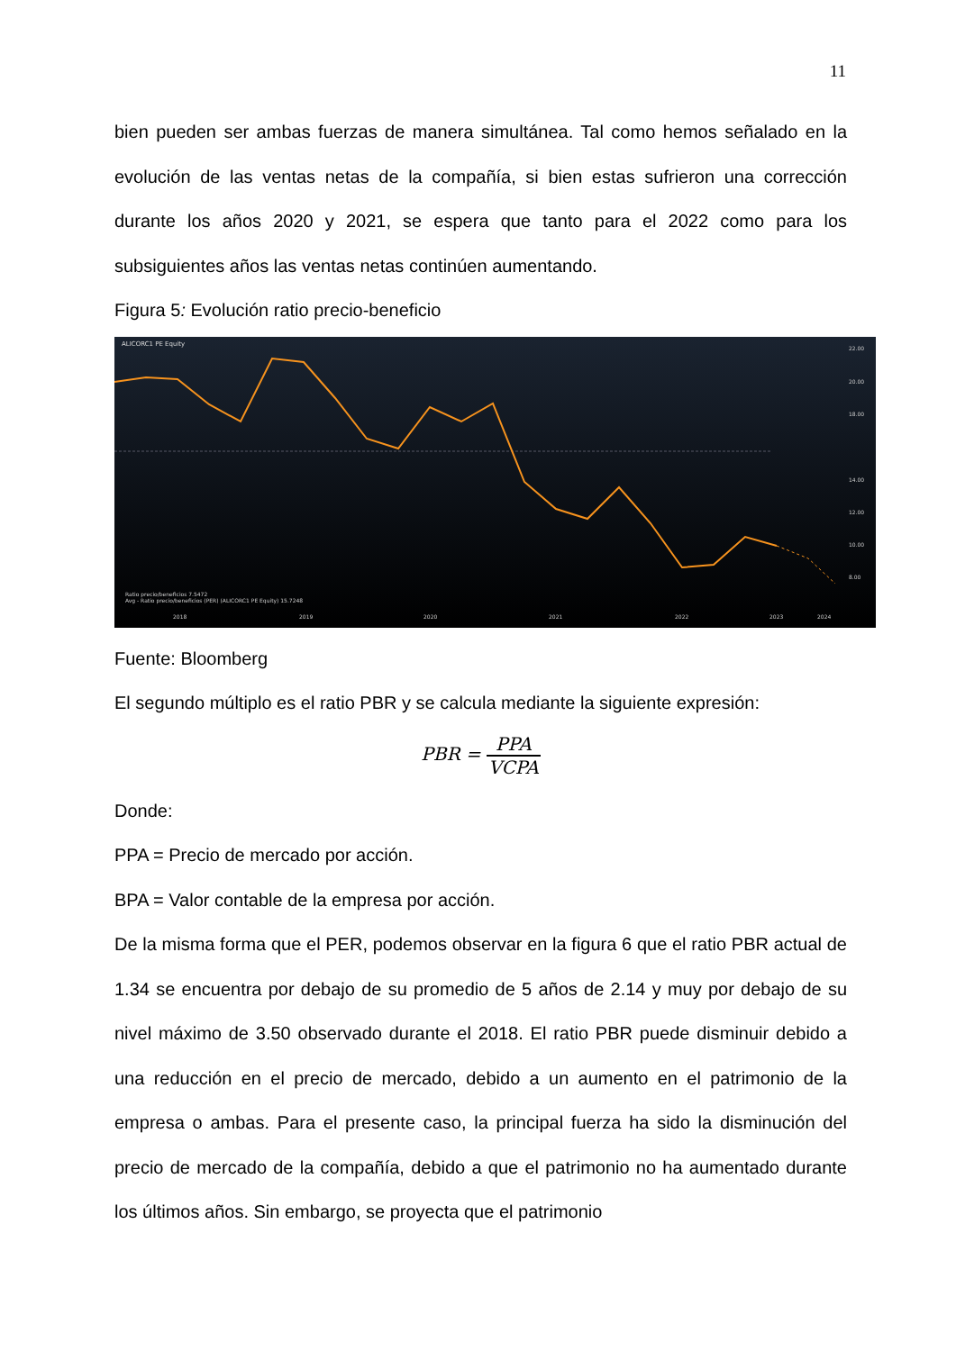11
bien pueden ser ambas fuerzas de manera simultánea. Tal como hemos señalado en la evolución de las ventas netas de la compañía, si bien estas sufrieron una corrección durante los años 2020 y 2021, se espera que tanto para el 2022 como para los subsiguientes años las ventas netas continúen aumentando.
Figura 5: Evolución ratio precio-beneficio
ALICORC1 PE Equity
22.00
20.00
18.00
14.00
12.00
10.00
8.00
2018
2019
2020
2021
2022
2023
2024
Ratio precio/beneficios 7.5472
Avg - Ratio precio/beneficios (PER) (ALICORC1 PE Equity) 15.7248
Fuente: Bloomberg
El segundo múltiplo es el ratio PBR y se calcula mediante la siguiente expresión:
PBR = PPA VCPA
Donde:
PPA = Precio de mercado por acción.
BPA = Valor contable de la empresa por acción.
De la misma forma que el PER, podemos observar en la figura 6 que el ratio PBR actual de 1.34 se encuentra por debajo de su promedio de 5 años de 2.14 y muy por debajo de su nivel máximo de 3.50 observado durante el 2018. El ratio PBR puede disminuir debido a una reducción en el precio de mercado, debido a un aumento en el patrimonio de la empresa o ambas. Para el presente caso, la principal fuerza ha sido la disminución del precio de mercado de la compañía, debido a que el patrimonio no ha aumentado durante los últimos años. Sin embargo, se proyecta que el patrimonio